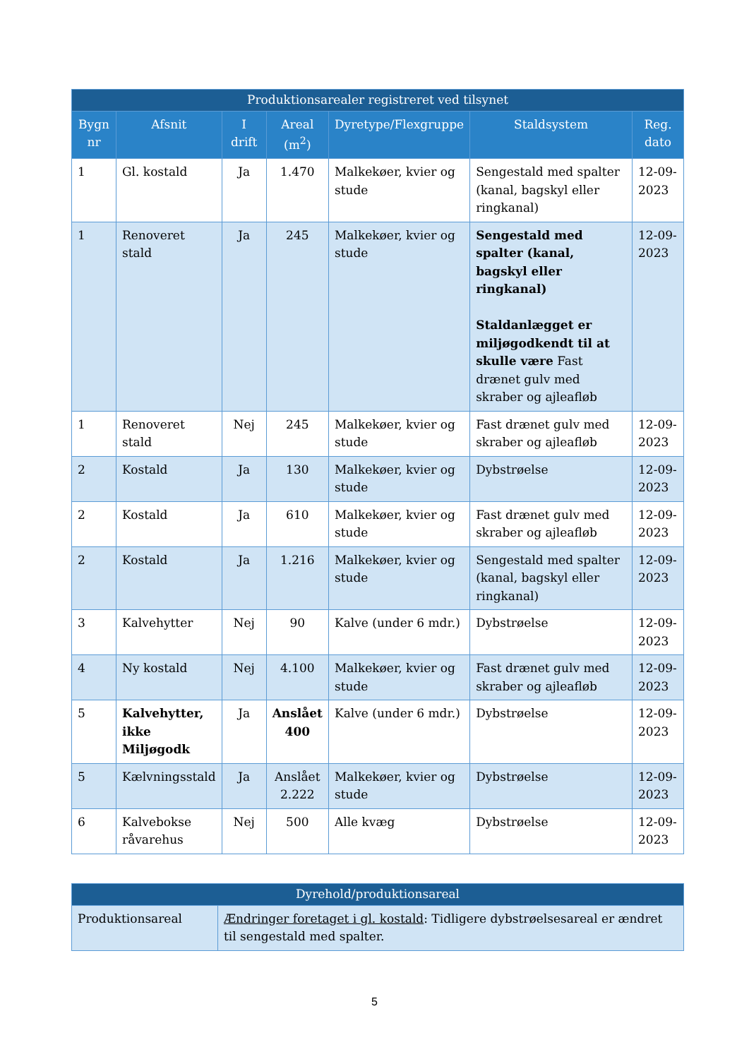| Produktionsarealer registreret ved tilsynet | | | | | | |
| --- | --- | --- | --- | --- | --- | --- |
| Bygn nr | Afsnit | I drift | Areal (m<sup>2</sup>) | Dyretype/Flexgruppe | Staldsystem | Reg. dato |
| 1 | Gl. kostald | Ja | 1.470 | Malkekøer, kvier og stude | Sengestald med spalter (kanal, bagskyl eller ringkanal) | 12-09-2023 |
| 1 | Renoveret stald | Ja | 245 | Malkekøer, kvier og stude | Sengestald med spalter (kanal, bagskyl eller ringkanal) Staldanlægget er miljøgodkendt til at skulle være Fast drænet gulv med skraber og ajleafløb | 12-09-2023 |
| 1 | Renoveret stald | Nej | 245 | Malkekøer, kvier og stude | Fast drænet gulv med skraber og ajleafløb | 12-09-2023 |
| 2 | Kostald | Ja | 130 | Malkekøer, kvier og stude | Dybstrøelse | 12-09-2023 |
| 2 | Kostald | Ja | 610 | Malkekøer, kvier og stude | Fast drænet gulv med skraber og ajleafløb | 12-09-2023 |
| 2 | Kostald | Ja | 1.216 | Malkekøer, kvier og stude | Sengestald med spalter (kanal, bagskyl eller ringkanal) | 12-09-2023 |
| 3 | Kalvehytter | Nej | 90 | Kalve (under 6 mdr.) | Dybstrøelse | 12-09-2023 |
| 4 | Ny kostald | Nej | 4.100 | Malkekøer, kvier og stude | Fast drænet gulv med skraber og ajleafløb | 12-09-2023 |
| 5 | Kalvehytter, ikke Miljøgodk | Ja | Anslået 400 | Kalve (under 6 mdr.) | Dybstrøelse | 12-09-2023 |
| 5 | Kælvningsstald | Ja | Anslået 2.222 | Malkekøer, kvier og stude | Dybstrøelse | 12-09-2023 |
| 6 | Kalvebokse råvarehus | Nej | 500 | Alle kvæg | Dybstrøelse | 12-09-2023 |
| Dyrehold/produktionsareal | |
| --- | --- |
| Produktionsareal | Ændringer foretaget i gl. kostald : Tidligere dybstrøelsesareal er ændret til sengestald med spalter. |
5